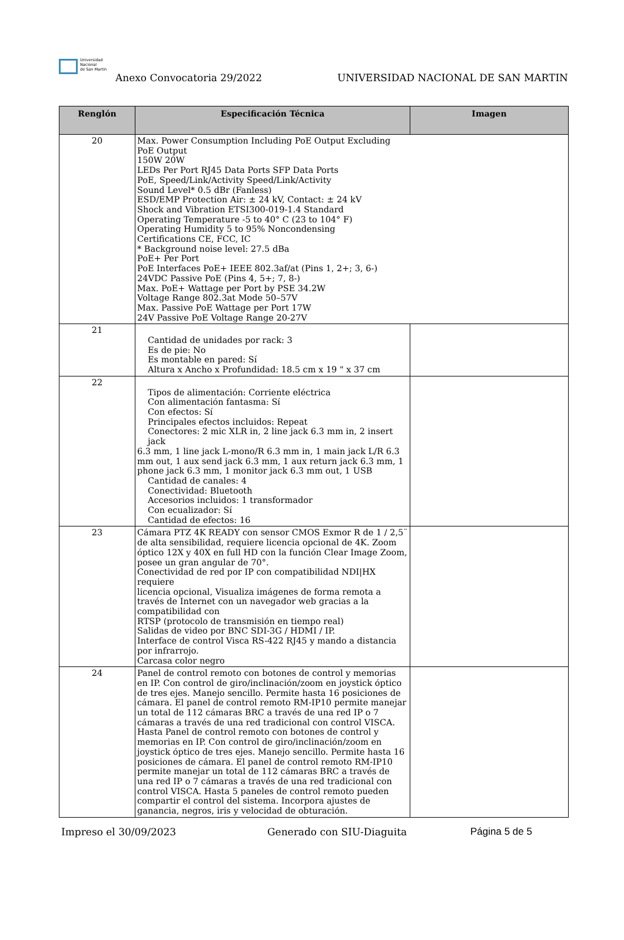Universidad
Nacional
de San Martín
Anexo Convocatoria 29/2022
UNIVERSIDAD NACIONAL DE SAN MARTIN
| Renglón | Especificación Técnica | Imagen |
| --- | --- | --- |
| 20 | Max. Power Consumption Including PoE Output Excluding PoE Output 150W 20W LEDs Per Port RJ45 Data Ports SFP Data Ports PoE, Speed/Link/Activity Speed/Link/Activity Sound Level* 0.5 dBr (Fanless) ESD/EMP Protection Air: ± 24 kV, Contact: ± 24 kV Shock and Vibration ETSI300-019-1.4 Standard Operating Temperature -5 to 40° C (23 to 104° F) Operating Humidity 5 to 95% Noncondensing Certifications CE, FCC, IC * Background noise level: 27.5 dBa PoE+ Per Port PoE Interfaces PoE+ IEEE 802.3af/at (Pins 1, 2+; 3, 6-) 24VDC Passive PoE (Pins 4, 5+; 7, 8-) Max. PoE+ Wattage per Port by PSE 34.2W Voltage Range 802.3at Mode 50–57V Max. Passive PoE Wattage per Port 17W 24V Passive PoE Voltage Range 20-27V | |
| 21 | Cantidad de unidades por rack: 3 Es de pie: No Es montable en pared: Sí Altura x Ancho x Profundidad: 18.5 cm x 19 " x 37 cm | |
| 22 | Tipos de alimentación: Corriente eléctrica Con alimentación fantasma: Sí Con efectos: Sí Principales efectos incluidos: Repeat Conectores: 2 mic XLR in, 2 line jack 6.3 mm in, 2 insert jack 6.3 mm, 1 line jack L-mono/R 6.3 mm in, 1 main jack L/R 6.3 mm out, 1 aux send jack 6.3 mm, 1 aux return jack 6.3 mm, 1 phone jack 6.3 mm, 1 monitor jack 6.3 mm out, 1 USB Cantidad de canales: 4 Conectividad: Bluetooth Accesorios incluidos: 1 transformador Con ecualizador: Sí Cantidad de efectos: 16 | |
| 23 | Cámara PTZ 4K READY con sensor CMOS Exmor R de 1 / 2,5¨ de alta sensibilidad, requiere licencia opcional de 4K. Zoom óptico 12X y 40X en full HD con la función Clear Image Zoom, posee un gran angular de 70°. Conectividad de red por IP con compatibilidad NDI/HX requiere licencia opcional, Visualiza imágenes de forma remota a través de Internet con un navegador web gracias a la compatibilidad con RTSP (protocolo de transmisión en tiempo real) Salidas de video por BNC SDI-3G / HDMI / IP. Interface de control Visca RS-422 RJ45 y mando a distancia por infrarrojo. Carcasa color negro | |
| 24 | Panel de control remoto con botones de control y memorias en IP. Con control de giro/inclinación/zoom en joystick óptico de tres ejes. Manejo sencillo. Permite hasta 16 posiciones de cámara. El panel de control remoto RM-IP10 permite manejar un total de 112 cámaras BRC a través de una red IP o 7 cámaras a través de una red tradicional con control VISCA. Hasta Panel de control remoto con botones de control y memorias en IP. Con control de giro/inclinación/zoom en joystick óptico de tres ejes. Manejo sencillo. Permite hasta 16 posiciones de cámara. El panel de control remoto RM-IP10 permite manejar un total de 112 cámaras BRC a través de una red IP o 7 cámaras a través de una red tradicional con control VISCA. Hasta 5 paneles de control remoto pueden compartir el control del sistema. Incorpora ajustes de ganancia, negros, iris y velocidad de obturación. | |
Impreso el 30/09/2023 Generado con SIU-Diaguita Página 5 de 5